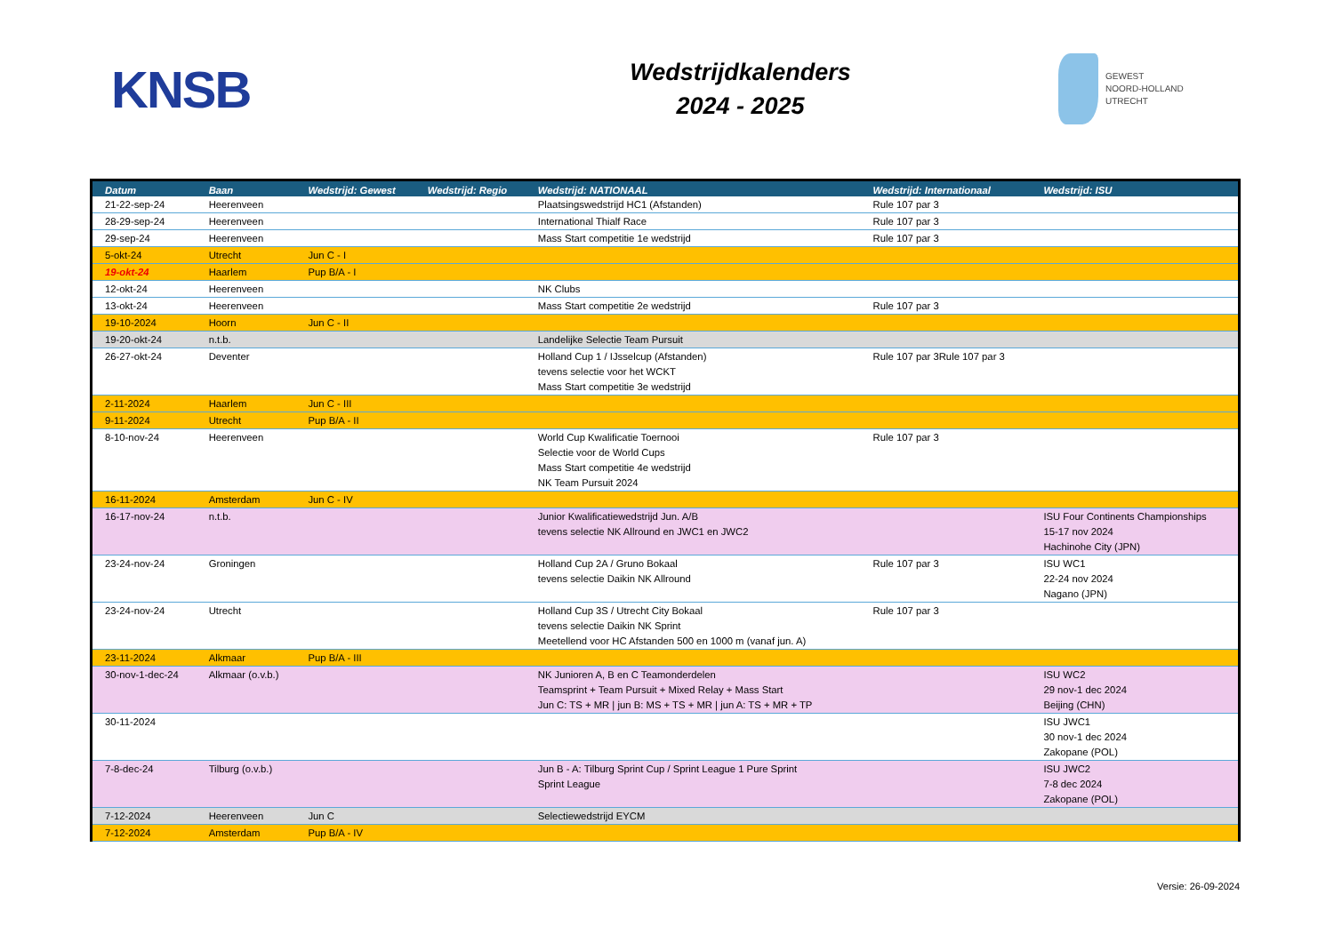KNSB
Wedstrijdkalenders
2024 - 2025
GEWEST
NOORD-HOLLAND
UTRECHT
| Datum | Baan | Wedstrijd: Gewest | Wedstrijd: Regio | Wedstrijd: NATIONAAL | Wedstrijd: Internationaal | Wedstrijd: ISU |
| --- | --- | --- | --- | --- | --- | --- |
| 21-22-sep-24 | Heerenveen | | | Plaatsingswedstrijd HC1 (Afstanden) | Rule 107 par 3 | |
| 28-29-sep-24 | Heerenveen | | | International Thialf Race | Rule 107 par 3 | |
| 29-sep-24 | Heerenveen | | | Mass Start competitie 1e wedstrijd | Rule 107 par 3 | |
| 5-okt-24 | Utrecht | Jun C - I | | | | |
| 19-okt-24 | Haarlem | Pup B/A - I | | | | |
| 12-okt-24 | Heerenveen | | | NK Clubs | | |
| 13-okt-24 | Heerenveen | | | Mass Start competitie 2e wedstrijd | Rule 107 par 3 | |
| 19-10-2024 | Hoorn | Jun C - II | | | | |
| 19-20-okt-24 | n.t.b. | | | Landelijke Selectie Team Pursuit | | |
| 26-27-okt-24 | Deventer | | | Holland Cup 1 / IJsselcup (Afstanden) tevens selectie voor het WCKT Mass Start competitie 3e wedstrijd | Rule 107 par 3Rule 107 par 3 | |
| 2-11-2024 | Haarlem | Jun C - III | | | | |
| 9-11-2024 | Utrecht | Pup B/A - II | | | | |
| 8-10-nov-24 | Heerenveen | | | World Cup Kwalificatie Toernooi Selectie voor de World Cups Mass Start competitie 4e wedstrijd NK Team Pursuit 2024 | Rule 107 par 3 | |
| 16-11-2024 | Amsterdam | Jun C - IV | | | | |
| 16-17-nov-24 | n.t.b. | | | Junior Kwalificatiewedstrijd Jun. A/B tevens selectie NK Allround en JWC1 en JWC2 | | ISU Four Continents Championships 15-17 nov 2024 Hachinohe City (JPN) |
| 23-24-nov-24 | Groningen | | | Holland Cup 2A / Gruno Bokaal tevens selectie Daikin NK Allround | Rule 107 par 3 | ISU WC1 22-24 nov 2024 Nagano (JPN) |
| 23-24-nov-24 | Utrecht | | | Holland Cup 3S / Utrecht City Bokaal tevens selectie Daikin NK Sprint Meetellend voor HC Afstanden 500 en 1000 m (vanaf jun. A) | Rule 107 par 3 | |
| 23-11-2024 | Alkmaar | Pup B/A - III | | | | |
| 30-nov-1-dec-24 | Alkmaar (o.v.b.) | | | NK Junioren A, B en C Teamonderdelen Teamsprint + Team Pursuit + Mixed Relay + Mass Start Jun C: TS + MR / jun B: MS + TS + MR / jun A: TS + MR + TP | | ISU WC2 29 nov-1 dec 2024 Beijing (CHN) |
| 30-11-2024 | | | | | | ISU JWC1 30 nov-1 dec 2024 Zakopane (POL) |
| 7-8-dec-24 | Tilburg (o.v.b.) | | | Jun B - A: Tilburg Sprint Cup / Sprint League 1 Pure Sprint Sprint League | | ISU JWC2 7-8 dec 2024 Zakopane (POL) |
| 7-12-2024 | Heerenveen | Jun C | | Selectiewedstrijd EYCM | | |
| 7-12-2024 | Amsterdam | Pup B/A - IV | | | | |
Versie: 26-09-2024